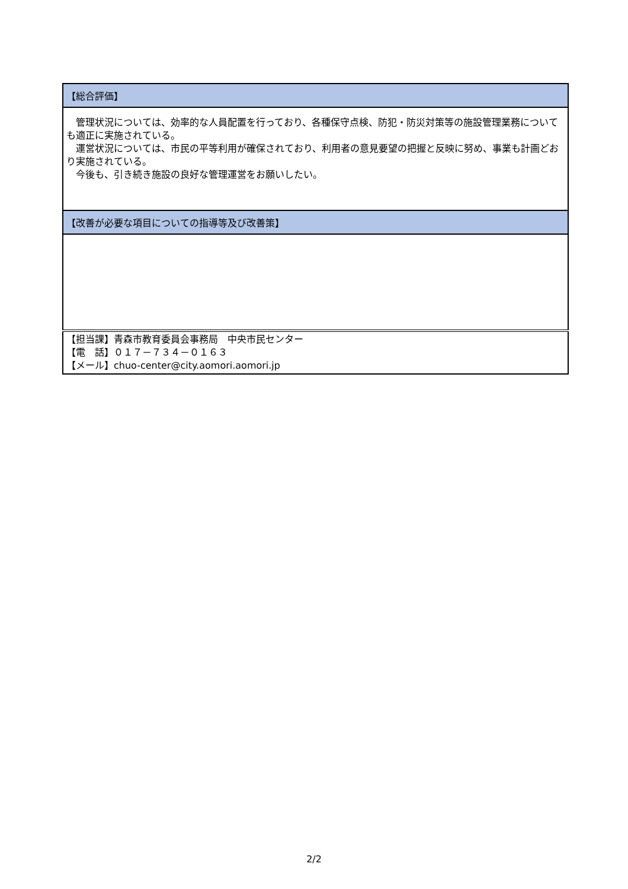| 【総合評価】 |
| 管理状況については、効率的な人員配置を行っており、各種保守点検、防犯・防災対策等の施設管理業務についても適正に実施されている。 運営状況については、市民の平等利用が確保されており、利用者の意見要望の把握と反映に努め、事業も計画どおり実施されている。 今後も、引き続き施設の良好な管理運営をお願いしたい。 |
| 【改善が必要な項目についての指導等及び改善策】 |
| 【担当課】青森市教育委員会事務局 中央市民センター 【電 話】０１７－７３４－０１６３ 【メール】chuo-center@city.aomori.aomori.jp |
2/2